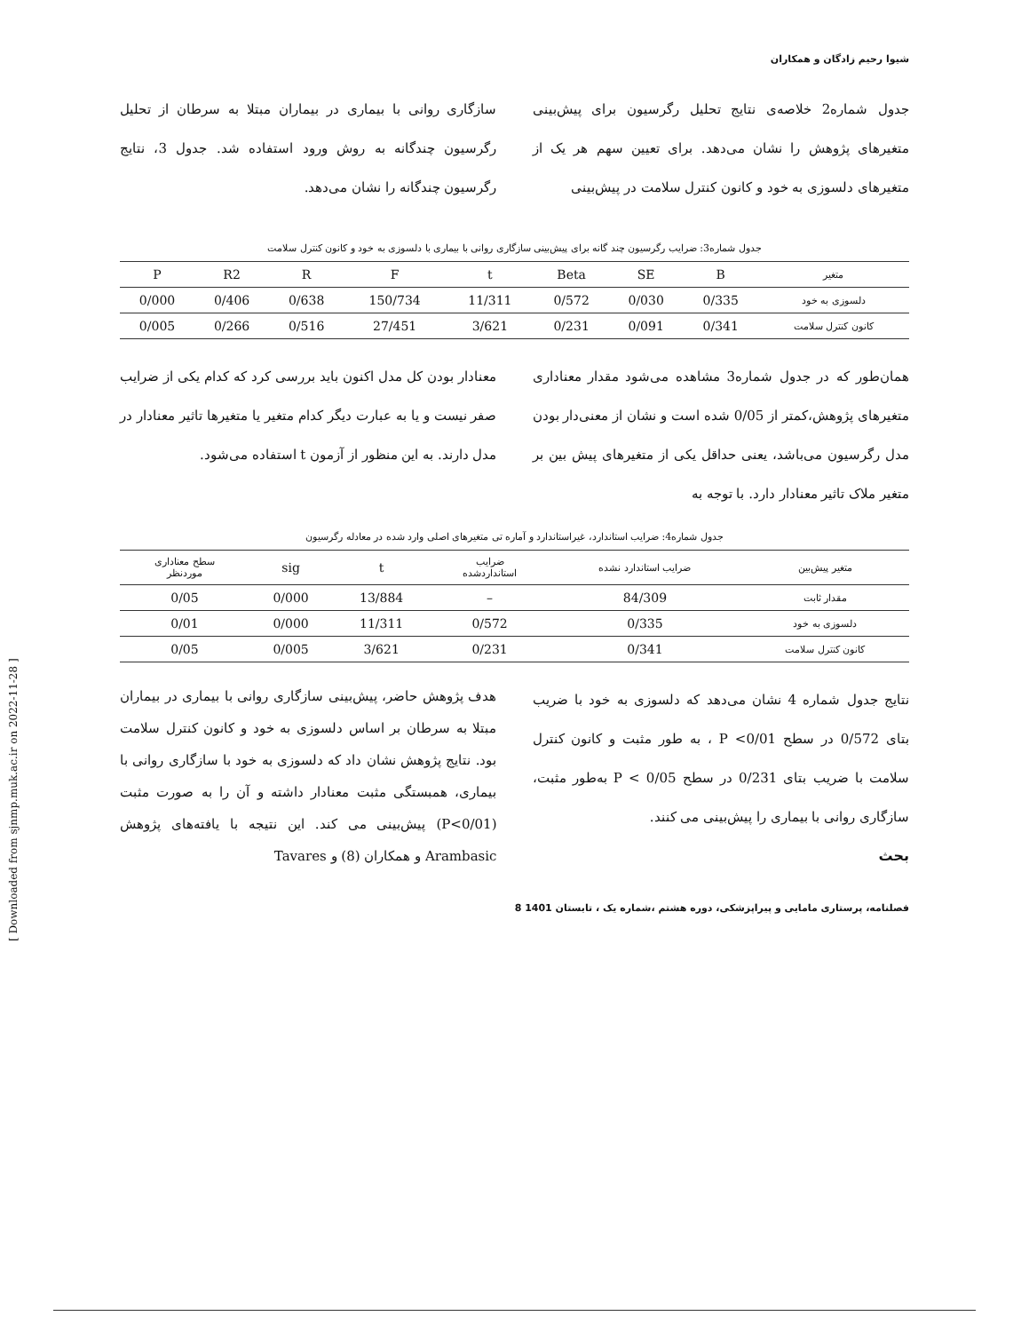شیوا رحیم زادگان و همکاران
جدول شماره2 خلاصه‌ی نتایج تحلیل رگرسیون برای پیش‌بینی متغیرهای پژوهش را نشان می‌دهد. برای تعیین سهم هر یک از متغیرهای دلسوزی به خود و کانون کنترل سلامت در پیش‌بینی
سازگاری روانی با بیماری در بیماران مبتلا به سرطان از تحلیل رگرسیون چندگانه به روش ورود استفاده شد. جدول 3، نتایج رگرسیون چندگانه را نشان می‌دهد.
جدول شماره3: ضرایب رگرسیون چند گانه برای پیش‌بینی سازگاری روانی با بیماری با دلسوزی به خود و کانون کنترل سلامت
| متغیر | B | SE | Beta | t | F | R | R2 | P |
| --- | --- | --- | --- | --- | --- | --- | --- | --- |
| دلسوزی به خود | 0/335 | 0/030 | 0/572 | 11/311 | 150/734 | 0/638 | 0/406 | 0/000 |
| کانون کنترل سلامت | 0/341 | 0/091 | 0/231 | 3/621 | 27/451 | 0/516 | 0/266 | 0/005 |
همان‌طور که در جدول شماره3 مشاهده می‌شود مقدار معناداری متغیرهای پژوهش،کمتر از 0/05 شده است و نشان از معنی‌دار بودن مدل رگرسیون می‌باشد، یعنی حداقل یکی از متغیرهای پیش بین بر متغیر ملاک تاثیر معنادار دارد. با توجه به
معنادار بودن کل مدل اکنون باید بررسی کرد که کدام یکی از ضرایب صفر نیست و یا به عبارت دیگر کدام متغیر یا متغیرها تاثیر معنادار در مدل دارند. به این منظور از آزمون t استفاده می‌شود.
جدول شماره4: ضرایب استاندارد، غیراستاندارد و آماره تی متغیرهای اصلی وارد شده در معادله رگرسیون
| متغیر پیش‌بین | ضرایب استاندارد نشده | ضرایب استانداردشده | t | sig | سطح معناداری موردنظر |
| --- | --- | --- | --- | --- | --- |
| مقدار ثابت | 84/309 | – | 13/884 | 0/000 | 0/05 |
| دلسوزی به خود | 0/335 | 0/572 | 11/311 | 0/000 | 0/01 |
| کانون کنترل سلامت | 0/341 | 0/231 | 3/621 | 0/005 | 0/05 |
نتایج جدول شماره 4 نشان می‌دهد که دلسوزی به خود با ضریب بتای 0/572 در سطح P <0/01 ، به طور مثبت و کانون کنترل سلامت با ضریب بتای 0/231 در سطح 0/05 > P به‌طور مثبت، سازگاری روانی با بیماری را پیش‌بینی می کنند.
بحث
هدف پژوهش حاضر، پیش‌بینی سازگاری روانی با بیماری در بیماران مبتلا به سرطان بر اساس دلسوزی به خود و کانون کنترل سلامت بود. نتایج پژوهش نشان داد که دلسوزی به خود با سازگاری روانی با بیماری، همبستگی مثبت معنادار داشته و آن را به صورت مثبت (P<0/01) پیش‌بینی می کند. این نتیجه با یافته‌های پژوهش Arambasic و همکاران (8) و Tavares
فصلنامه، پرستاری مامایی و پیراپزشکی، دوره هشتم ،شماره یک ، تابستان 1401 8
[ Downloaded from sjnmp.muk.ac.ir on 2022-11-28 ]